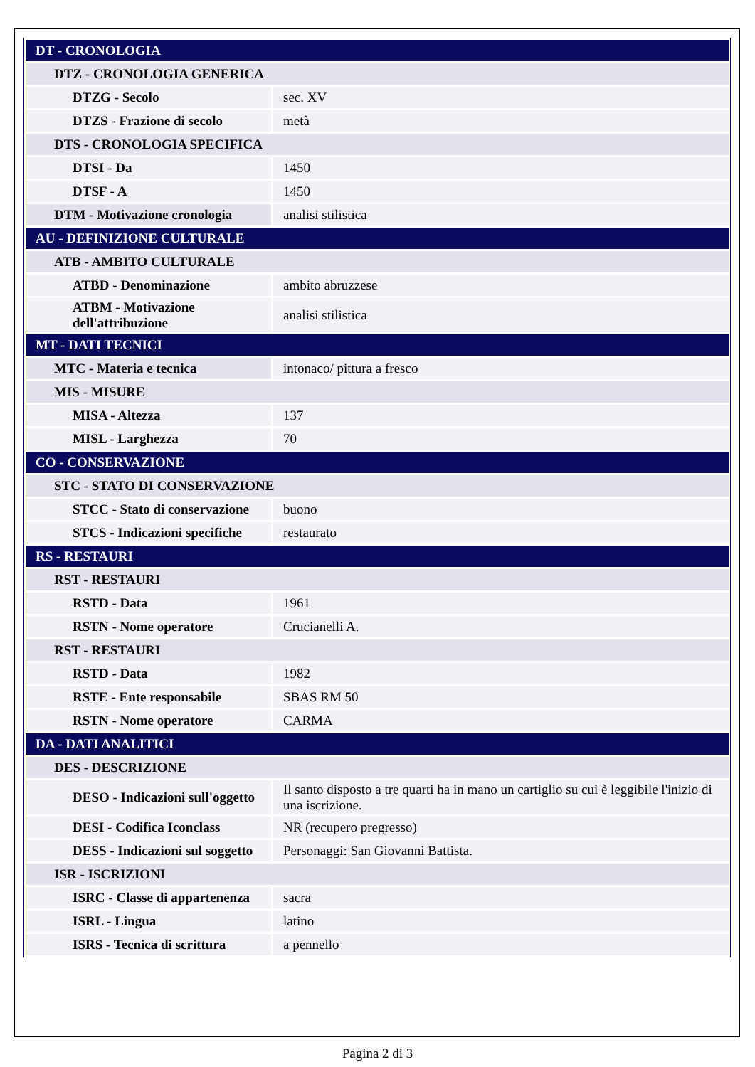| DT - CRONOLOGIA | |
| DTZ - CRONOLOGIA GENERICA | |
| DTZG - Secolo | sec. XV |
| DTZS - Frazione di secolo | metà |
| DTS - CRONOLOGIA SPECIFICA | |
| DTSI - Da | 1450 |
| DTSF - A | 1450 |
| DTM - Motivazione cronologia | analisi stilistica |
| AU - DEFINIZIONE CULTURALE | |
| ATB - AMBITO CULTURALE | |
| ATBD - Denominazione | ambito abruzzese |
| ATBM - Motivazione dell'attribuzione | analisi stilistica |
| MT - DATI TECNICI | |
| MTC - Materia e tecnica | intonaco/ pittura a fresco |
| MIS - MISURE | |
| MISA - Altezza | 137 |
| MISL - Larghezza | 70 |
| CO - CONSERVAZIONE | |
| STC - STATO DI CONSERVAZIONE | |
| STCC - Stato di conservazione | buono |
| STCS - Indicazioni specifiche | restaurato |
| RS - RESTAURI | |
| RST - RESTAURI | |
| RSTD - Data | 1961 |
| RSTN - Nome operatore | Crucianelli A. |
| RST - RESTAURI | |
| RSTD - Data | 1982 |
| RSTE - Ente responsabile | SBAS RM 50 |
| RSTN - Nome operatore | CARMA |
| DA - DATI ANALITICI | |
| DES - DESCRIZIONE | |
| DESO - Indicazioni sull'oggetto | Il santo disposto a tre quarti ha in mano un cartiglio su cui è leggibile l'inizio di una iscrizione. |
| DESI - Codifica Iconclass | NR (recupero pregresso) |
| DESS - Indicazioni sul soggetto | Personaggi: San Giovanni Battista. |
| ISR - ISCRIZIONI | |
| ISRC - Classe di appartenenza | sacra |
| ISRL - Lingua | latino |
| ISRS - Tecnica di scrittura | a pennello |
Pagina 2 di 3